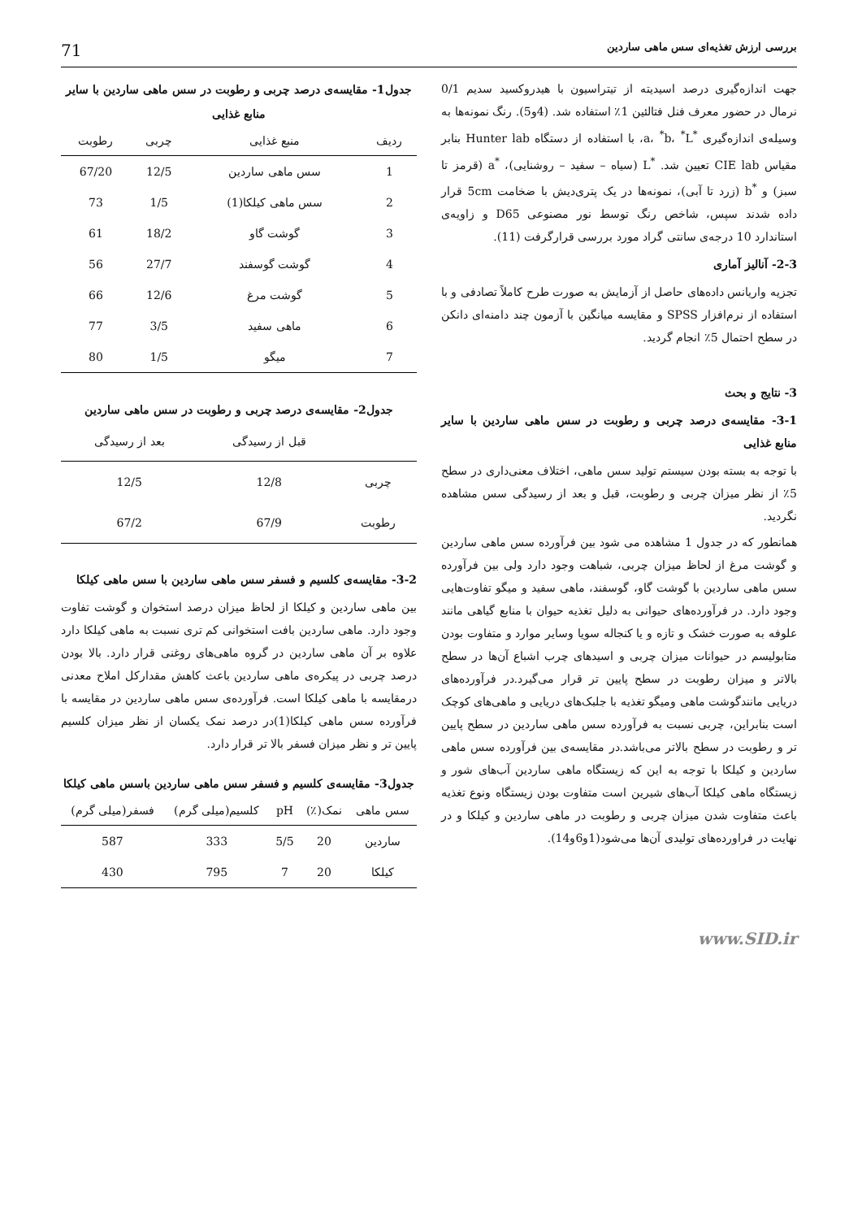بررسی ارزش تغذیه‌ای سس ماهی ساردین 71
جهت اندازه‌گیری درصد اسیدیته از تیتراسیون با هیدروکسید سدیم 0/1 نرمال در حضور معرف فنل فتالئین 1٪ استفاده شد. (4و5). رنگ نمونه‌ها به وسیله‌ی اندازه‌گیری <sup>*</sup>a، <sup>*</sup>b، <sup>*</sup>L، با استفاده از دستگاه Hunter lab بنابر مقیاس CIE lab تعیین شد. <sup>*</sup>L (سیاه – سفید – روشنایی)، <sup>*</sup>a (قرمز تا سبز) و <sup>*</sup>b (زرد تا آبی)، نمونه‌ها در یک پتری‌دیش با ضخامت 5cm قرار داده شدند سپس، شاخص رنگ توسط نور مصنوعی D65 و زاویه‌ی استاندارد 10 درجه‌ی سانتی گراد مورد بررسی قرارگرفت (11).
2-3- آنالیز آماری
تجزیه واریانس داده‌های حاصل از آزمایش به صورت طرح کاملاً تصادفی و با استفاده از نرم‌افزار SPSS و مقایسه میانگین با آزمون چند دامنه‌ای دانکن در سطح احتمال 5٪ انجام گردید.
3- نتایج و بحث
3-1- مقایسه‌ی درصد چربی و رطوبت در سس ماهی ساردین با سایر منابع غذایی
با توجه به بسته بودن سیستم تولید سس ماهی، اختلاف معنی‌داری در سطح 5٪ از نظر میزان چربی و رطوبت، قبل و بعد از رسیدگی سس مشاهده نگردید.
همانطور که در جدول 1 مشاهده می شود بین فرآورده سس ماهی ساردین و گوشت مرغ از لحاظ میزان چربی، شباهت وجود دارد ولی بین فرآورده سس ماهی ساردین با گوشت گاو، گوسفند، ماهی سفید و میگو تفاوت‌هایی وجود دارد. در فرآورده‌های حیوانی به دلیل تغذیه حیوان با منابع گیاهی مانند علوفه به صورت خشک و تازه و یا کنجاله سویا وسایر موارد و متفاوت بودن متابولیسم در حیوانات میزان چربی و اسیدهای چرب اشباع آن‌ها در سطح بالاتر و میزان رطوبت در سطح پایین تر قرار می‌گیرد.در فرآورده‌های دریایی مانندگوشت ماهی ومیگو تغذیه با جلبک‌های دریایی و ماهی‌های کوچک است بنابراین، چربی نسبت به فرآورده سس ماهی ساردین در سطح پایین تر و رطوبت در سطح بالاتر می‌باشد.در مقایسه‌ی بین فرآورده سس ماهی ساردین و کیلکا با توجه به این که زیستگاه ماهی ساردین آب‌های شور و زیستگاه ماهی کیلکا آب‌های شیرین است متفاوت بودن زیستگاه ونوع تغذیه باعث متفاوت شدن میزان چربی و رطوبت در ماهی ساردین و کیلکا و در نهایت در فراورده‌های تولیدی آن‌ها می‌شود(1و6و14).
جدول1- مقایسه‌ی درصد چربی و رطوبت در سس ماهی ساردین با سایر منابع غذایی
| ردیف | منبع غذایی | چربی | رطوبت |
| --- | --- | --- | --- |
| 1 | سس ماهی ساردین | 12/5 | 67/20 |
| 2 | سس ماهی کیلکا(1) | 1/5 | 73 |
| 3 | گوشت گاو | 18/2 | 61 |
| 4 | گوشت گوسفند | 27/7 | 56 |
| 5 | گوشت مرغ | 12/6 | 66 |
| 6 | ماهی سفید | 3/5 | 77 |
| 7 | میگو | 1/5 | 80 |
جدول2- مقایسه‌ی درصد چربی و رطوبت در سس ماهی ساردین
| | قبل از رسیدگی | بعد از رسیدگی |
| --- | --- | --- |
| چربی | 12/8 | 12/5 |
| رطوبت | 67/9 | 67/2 |
3-2- مقایسه‌ی کلسیم و فسفر سس ماهی ساردین با سس ماهی کیلکا
بین ماهی ساردین و کیلکا از لحاظ میزان درصد استخوان و گوشت تفاوت وجود دارد. ماهی ساردین بافت استخوانی کم تری نسبت به ماهی کیلکا دارد علاوه بر آن ماهی ساردین در گروه ماهی‌های روغنی قرار دارد. بالا بودن درصد چربی در پیکره‌ی ماهی ساردین باعث کاهش مقدارکل املاح معدنی درمقایسه با ماهی کیلکا است. فرآورده‌ی سس ماهی ساردین در مقایسه با فرآورده سس ماهی کیلکا(1)در درصد نمک یکسان از نظر میزان کلسیم پایین تر و نظر میزان فسفر بالا تر قرار دارد.
جدول3- مقایسه‌ی کلسیم و فسفر سس ماهی ساردین باسس ماهی کیلکا
| سس ماهی | نمک(٪) | pH | کلسیم(میلی گرم) | فسفر(میلی گرم) |
| --- | --- | --- | --- | --- |
| ساردین | 20 | 5/5 | 333 | 587 |
| کیلکا | 20 | 7 | 795 | 430 |
www.SID.ir